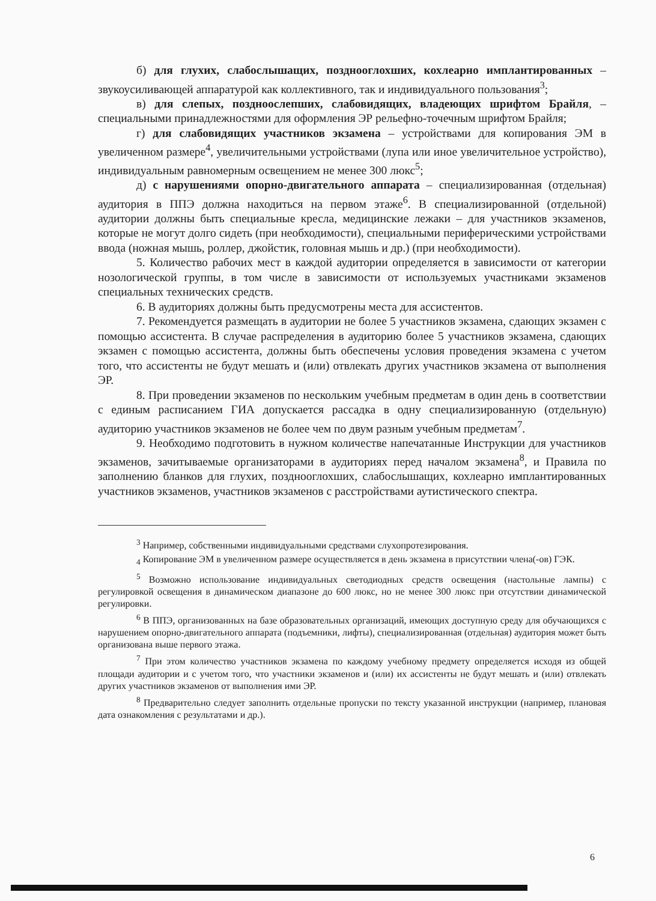б) для глухих, слабослышащих, позднооглохших, кохлеарно имплантированных – звукоусиливающей аппаратурой как коллективного, так и индивидуального пользования<sup>3</sup>;
в) для слепых, поздноослепших, слабовидящих, владеющих шрифтом Брайля, – специальными принадлежностями для оформления ЭР рельефно-точечным шрифтом Брайля;
г) для слабовидящих участников экзамена – устройствами для копирования ЭМ в увеличенном размере<sup>4</sup>, увеличительными устройствами (лупа или иное увеличительное устройство), индивидуальным равномерным освещением не менее 300 люкс<sup>5</sup>;
д) с нарушениями опорно-двигательного аппарата – специализированная (отдельная) аудитория в ППЭ должна находиться на первом этаже<sup>6</sup>. В специализированной (отдельной) аудитории должны быть специальные кресла, медицинские лежаки – для участников экзаменов, которые не могут долго сидеть (при необходимости), специальными периферическими устройствами ввода (ножная мышь, роллер, джойстик, головная мышь и др.) (при необходимости).
5. Количество рабочих мест в каждой аудитории определяется в зависимости от категории нозологической группы, в том числе в зависимости от используемых участниками экзаменов специальных технических средств.
6. В аудиториях должны быть предусмотрены места для ассистентов.
7. Рекомендуется размещать в аудитории не более 5 участников экзамена, сдающих экзамен с помощью ассистента. В случае распределения в аудиторию более 5 участников экзамена, сдающих экзамен с помощью ассистента, должны быть обеспечены условия проведения экзамена с учетом того, что ассистенты не будут мешать и (или) отвлекать других участников экзамена от выполнения ЭР.
8. При проведении экзаменов по нескольким учебным предметам в один день в соответствии с единым расписанием ГИА допускается рассадка в одну специализированную (отдельную) аудиторию участников экзаменов не более чем по двум разным учебным предметам<sup>7</sup>.
9. Необходимо подготовить в нужном количестве напечатанные Инструкции для участников экзаменов, зачитываемые организаторами в аудиториях перед началом экзамена<sup>8</sup>, и Правила по заполнению бланков для глухих, позднооглохших, слабослышащих, кохлеарно имплантированных участников экзаменов, участников экзаменов с расстройствами аутистического спектра.
<sup>3</sup> Например, собственными индивидуальными средствами слухопротезирования.
<sub>4</sub> Копирование ЭМ в увеличенном размере осуществляется в день экзамена в присутствии члена(-ов) ГЭК.
<sup>5</sup> Возможно использование индивидуальных светодиодных средств освещения (настольные лампы) с регулировкой освещения в динамическом диапазоне до 600 люкс, но не менее 300 люкс при отсутствии динамической регулировки.
<sup>6</sup> В ППЭ, организованных на базе образовательных организаций, имеющих доступную среду для обучающихся с нарушением опорно-двигательного аппарата (подъемники, лифты), специализированная (отдельная) аудитория может быть организована выше первого этажа.
<sup>7</sup> При этом количество участников экзамена по каждому учебному предмету определяется исходя из общей площади аудитории и с учетом того, что участники экзаменов и (или) их ассистенты не будут мешать и (или) отвлекать других участников экзаменов от выполнения ими ЭР.
<sup>8</sup> Предварительно следует заполнить отдельные пропуски по тексту указанной инструкции (например, плановая дата ознакомления с результатами и др.).
6